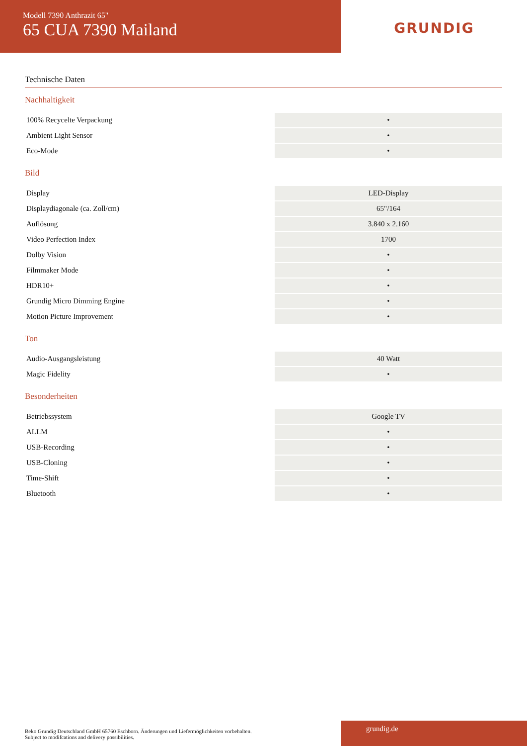Modell 7390 Anthrazit 65"
65 CUA 7390 Mailand
GRUNDIG
Technische Daten
Nachhaltigkeit
| 100% Recycelte Verpackung | • |
| Ambient Light Sensor | • |
| Eco-Mode | • |
Bild
| Display | LED-Display |
| Displaydiagonale (ca. Zoll/cm) | 65"/164 |
| Auflösung | 3.840 x 2.160 |
| Video Perfection Index | 1700 |
| Dolby Vision | • |
| Filmmaker Mode | • |
| HDR10+ | • |
| Grundig Micro Dimming Engine | • |
| Motion Picture Improvement | • |
Ton
| Audio-Ausgangsleistung | 40 Watt |
| Magic Fidelity | • |
Besonderheiten
| Betriebssystem | Google TV |
| ALLM | • |
| USB-Recording | • |
| USB-Cloning | • |
| Time-Shift | • |
| Bluetooth | • |
Beko Grundig Deutschland GmbH 65760 Eschborn. Änderungen und Liefermöglichkeiten vorbehalten.
Subject to modifcations and delivery possibilities.
grundig.de